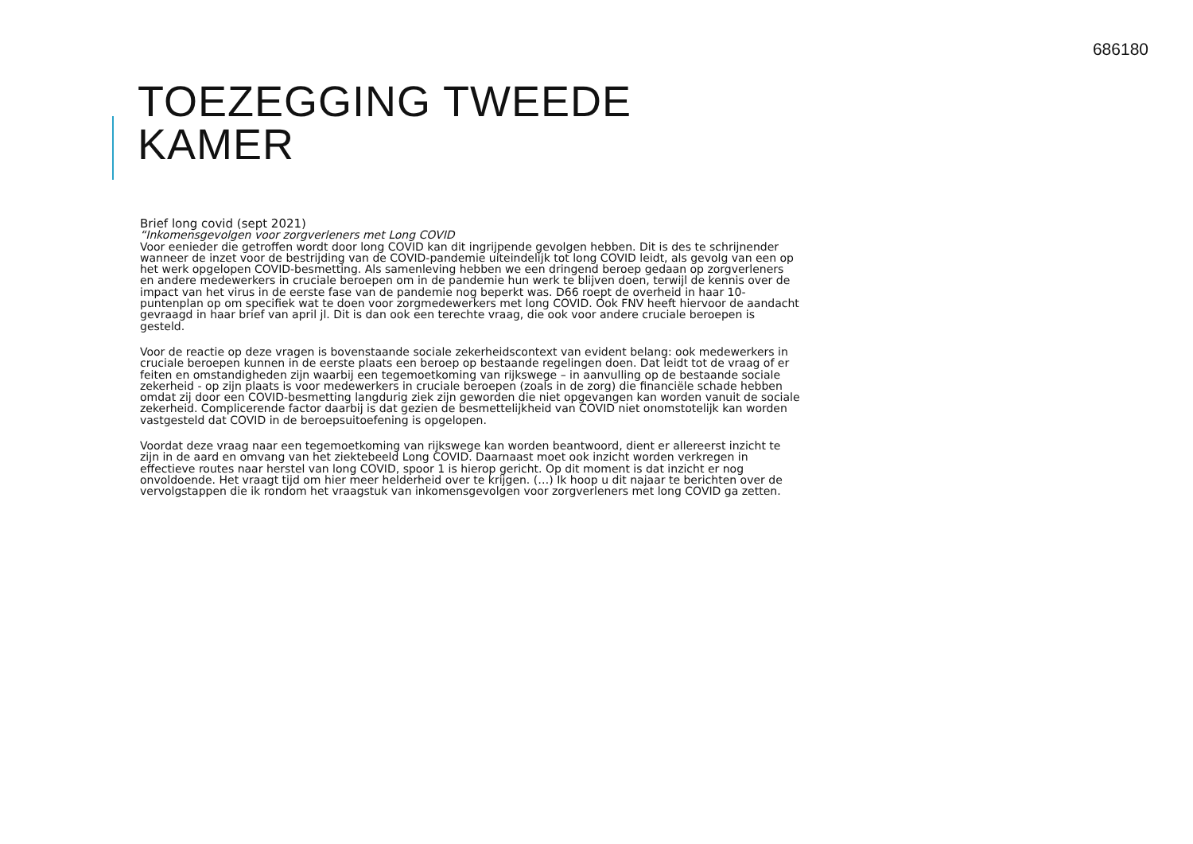686180
TOEZEGGING TWEEDE
KAMER
Brief long covid (sept 2021)
“Inkomensgevolgen voor zorgverleners met Long COVID
Voor eenieder die getroffen wordt door long COVID kan dit ingrijpende gevolgen hebben. Dit is des te schrijnender wanneer de inzet voor de bestrijding van de COVID-pandemie uiteindelijk tot long COVID leidt, als gevolg van een op het werk opgelopen COVID-besmetting. Als samenleving hebben we een dringend beroep gedaan op zorgverleners en andere medewerkers in cruciale beroepen om in de pandemie hun werk te blijven doen, terwijl de kennis over de impact van het virus in de eerste fase van de pandemie nog beperkt was. D66 roept de overheid in haar 10-puntenplan op om specifiek wat te doen voor zorgmedewerkers met long COVID. Ook FNV heeft hiervoor de aandacht gevraagd in haar brief van april jl. Dit is dan ook een terechte vraag, die ook voor andere cruciale beroepen is gesteld.
Voor de reactie op deze vragen is bovenstaande sociale zekerheidscontext van evident belang: ook medewerkers in cruciale beroepen kunnen in de eerste plaats een beroep op bestaande regelingen doen. Dat leidt tot de vraag of er feiten en omstandigheden zijn waarbij een tegemoetkoming van rijkswege – in aanvulling op de bestaande sociale zekerheid - op zijn plaats is voor medewerkers in cruciale beroepen (zoals in de zorg) die financiële schade hebben omdat zij door een COVID-besmetting langdurig ziek zijn geworden die niet opgevangen kan worden vanuit de sociale zekerheid. Complicerende factor daarbij is dat gezien de besmettelijkheid van COVID niet onomstotelijk kan worden vastgesteld dat COVID in de beroepsuitoefening is opgelopen.
Voordat deze vraag naar een tegemoetkoming van rijkswege kan worden beantwoord, dient er allereerst inzicht te zijn in de aard en omvang van het ziektebeeld Long COVID. Daarnaast moet ook inzicht worden verkregen in effectieve routes naar herstel van long COVID, spoor 1 is hierop gericht. Op dit moment is dat inzicht er nog onvoldoende. Het vraagt tijd om hier meer helderheid over te krijgen. (…) Ik hoop u dit najaar te berichten over de vervolgstappen die ik rondom het vraagstuk van inkomensgevolgen voor zorgverleners met long COVID ga zetten.